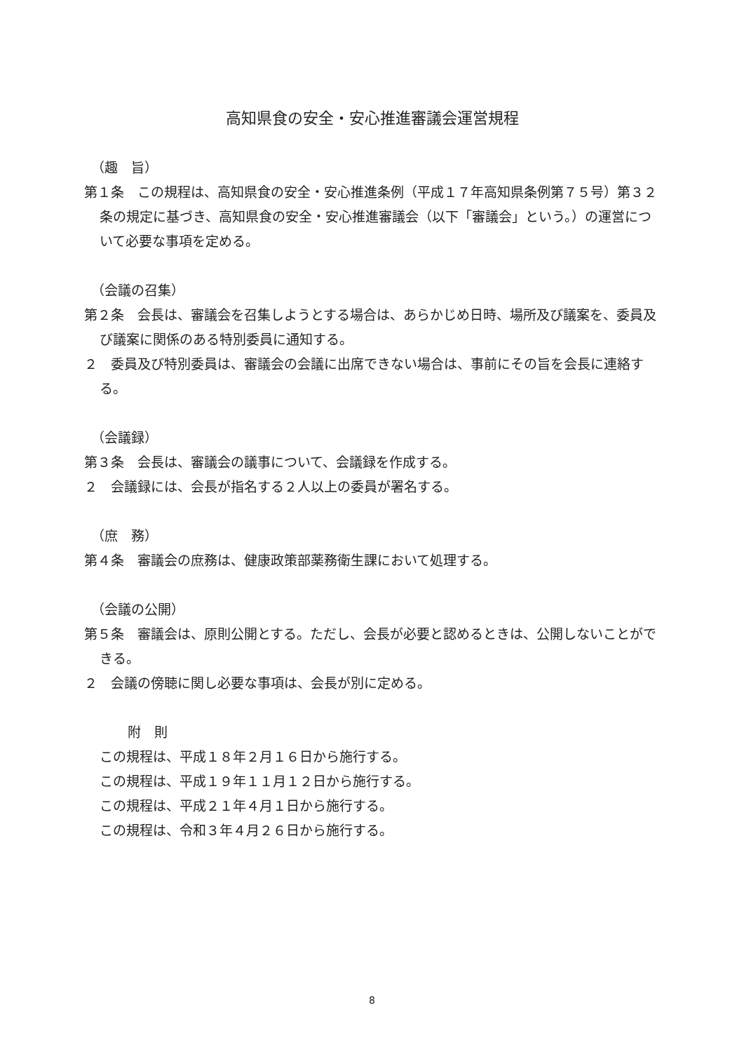高知県食の安全・安心推進審議会運営規程
（趣　旨）
第１条　この規程は、高知県食の安全・安心推進条例（平成１７年高知県条例第７５号）第３２条の規定に基づき、高知県食の安全・安心推進審議会（以下「審議会」という。）の運営について必要な事項を定める。
（会議の召集）
第２条　会長は、審議会を召集しようとする場合は、あらかじめ日時、場所及び議案を、委員及び議案に関係のある特別委員に通知する。
２　委員及び特別委員は、審議会の会議に出席できない場合は、事前にその旨を会長に連絡する。
（会議録）
第３条　会長は、審議会の議事について、会議録を作成する。
２　会議録には、会長が指名する２人以上の委員が署名する。
（庶　務）
第４条　審議会の庶務は、健康政策部薬務衛生課において処理する。
（会議の公開）
第５条　審議会は、原則公開とする。ただし、会長が必要と認めるときは、公開しないことができる。
２　会議の傍聴に関し必要な事項は、会長が別に定める。
附　則
この規程は、平成１８年２月１６日から施行する。
この規程は、平成１９年１１月１２日から施行する。
この規程は、平成２１年４月１日から施行する。
この規程は、令和３年４月２６日から施行する。
8